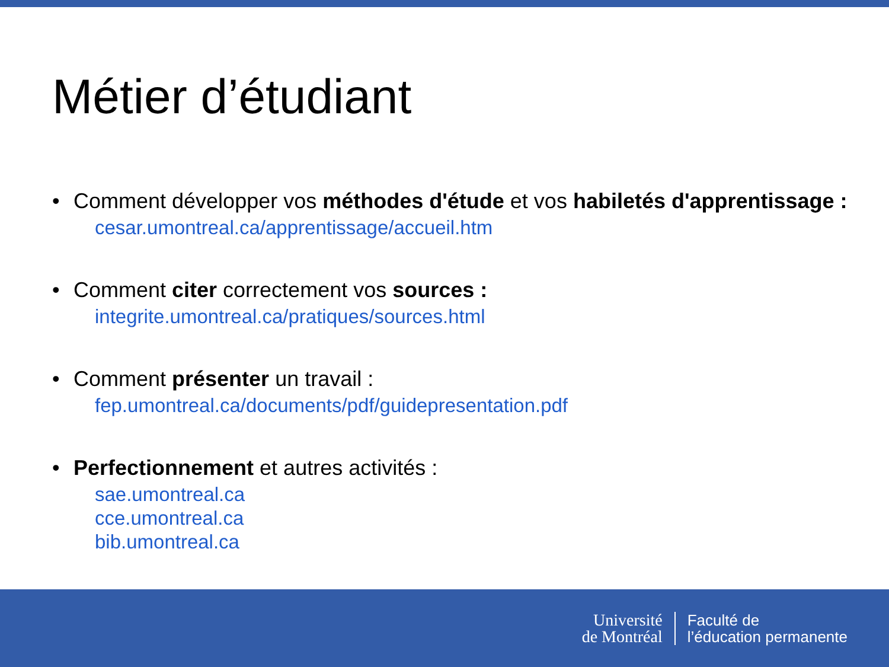Métier d’étudiant
• Comment développer vos méthodes d'étude et vos habiletés d'apprentissage :
cesar.umontreal.ca/apprentissage/accueil.htm
• Comment citer correctement vos sources :
integrite.umontreal.ca/pratiques/sources.html
• Comment présenter un travail :
fep.umontreal.ca/documents/pdf/guidepresentation.pdf
• Perfectionnement et autres activités :
sae.umontreal.ca
cce.umontreal.ca
bib.umontreal.ca
Université
de Montréal
Faculté de
l’éducation permanente